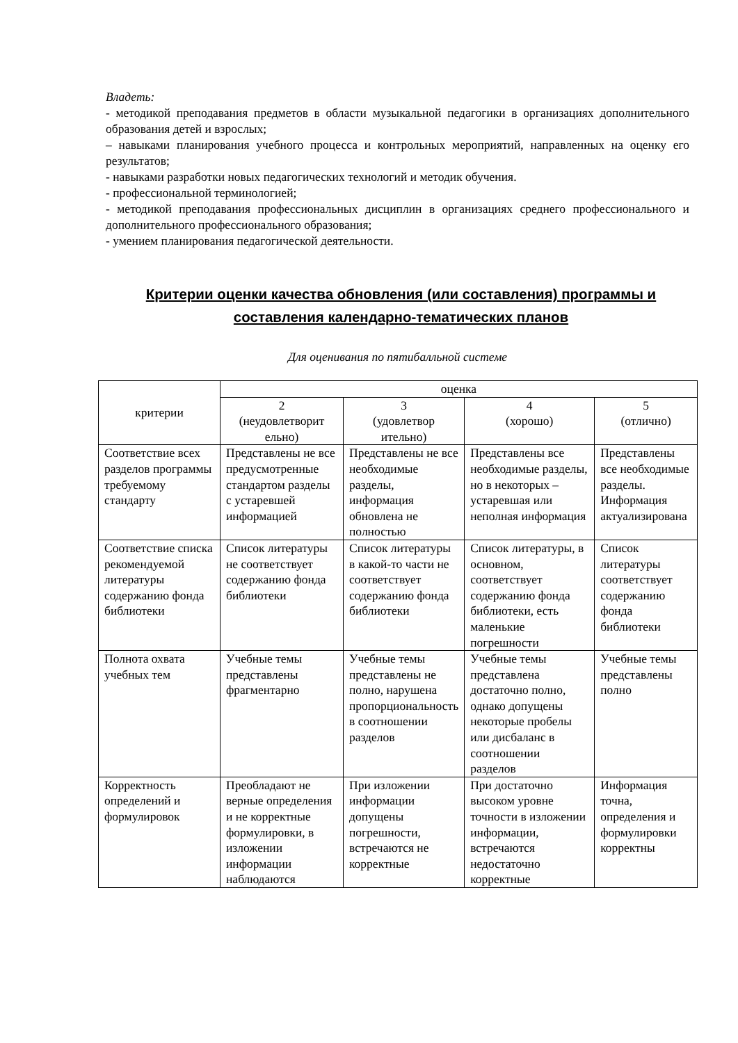Владеть:
- методикой преподавания предметов в области музыкальной педагогики в организациях дополнительного образования детей и взрослых;
– навыками планирования учебного процесса и контрольных мероприятий, направленных на оценку его результатов;
- навыками разработки новых педагогических технологий и методик обучения.
- профессиональной терминологией;
- методикой преподавания профессиональных дисциплин в организациях среднего профессионального и дополнительного профессионального образования;
- умением планирования педагогической деятельности.
Критерии оценки качества обновления (или составления) программы и составления календарно-тематических планов
Для оценивания по пятибалльной системе
| критерии | оценка | | | |
| --- | --- | --- | --- | --- |
| | 2 (неудовлетворит ельно) | 3 (удовлетвор ительно) | 4 (хорошо) | 5 (отлично) |
| Соответствие всех разделов программы требуемому стандарту | Представлены не все предусмотренные стандартом разделы с устаревшей информацией | Представлены не все необходимые разделы, информация обновлена не полностью | Представлены все необходимые разделы, но в некоторых – устаревшая или неполная информация | Представлены все необходимые разделы. Информация актуализирована |
| Соответствие списка рекомендуемой литературы содержанию фонда библиотеки | Список литературы не соответствует содержанию фонда библиотеки | Список литературы в какой-то части не соответствует содержанию фонда библиотеки | Список литературы, в основном, соответствует содержанию фонда библиотеки, есть маленькие погрешности | Список литературы соответствует содержанию фонда библиотеки |
| Полнота охвата учебных тем | Учебные темы представлены фрагментарно | Учебные темы представлены не полно, нарушена пропорциональность в соотношении разделов | Учебные темы представлена достаточно полно, однако допущены некоторые пробелы или дисбаланс в соотношении разделов | Учебные темы представлены полно |
| Корректность определений и формулировок | Преобладают не верные определения и не корректные формулировки, в изложении информации наблюдаются | При изложении информации допущены погрешности, встречаются не корректные | При достаточно высоком уровне точности в изложении информации, встречаются недостаточно корректные | Информация точна, определения и формулировки корректны |